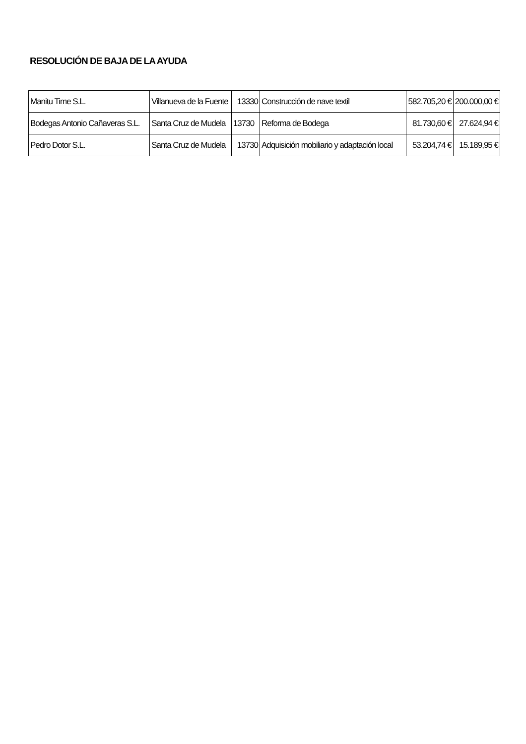RESOLUCIÓN DE BAJA DE LA AYUDA
| Manitu Time S.L. | Villanueva de la Fuente | 13330 | Construcción de nave textil | 582.705,20 € | 200.000,00 € |
| Bodegas Antonio Cañaveras S.L. | Santa Cruz de Mudela | 13730 | Reforma de Bodega | 81.730,60 € | 27.624,94 € |
| Pedro Dotor S.L. | Santa Cruz de Mudela | 13730 | Adquisición mobiliario y adaptación local | 53.204,74 € | 15.189,95 € |